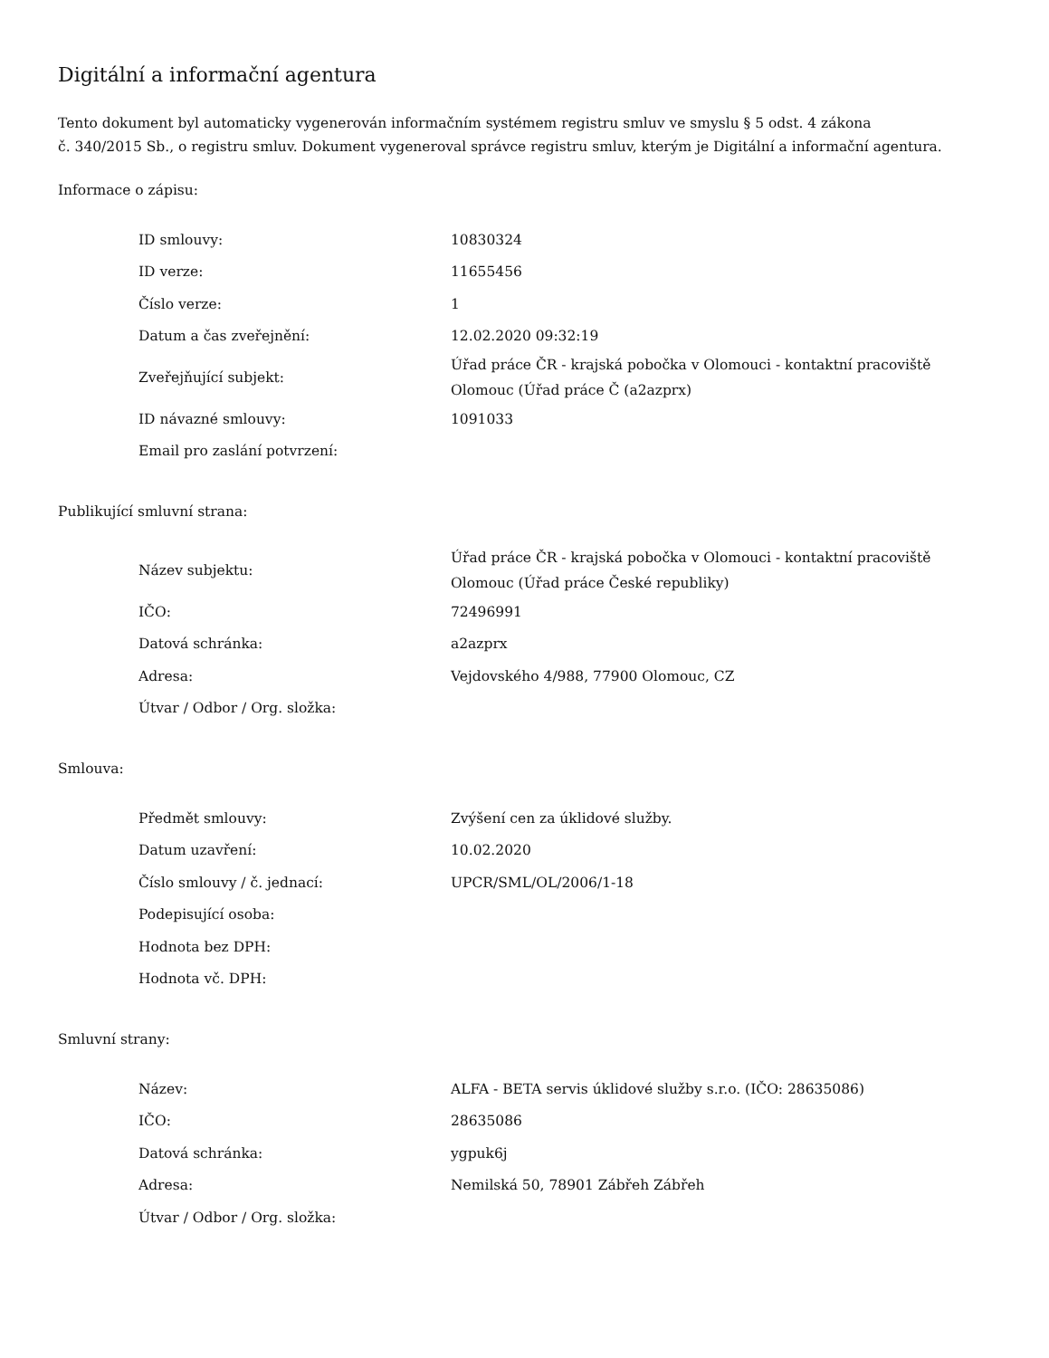Digitální a informační agentura
Tento dokument byl automaticky vygenerován informačním systémem registru smluv ve smyslu § 5 odst. 4 zákona
č. 340/2015 Sb., o registru smluv. Dokument vygeneroval správce registru smluv, kterým je Digitální a informační agentura.
Informace o zápisu:
| ID smlouvy: | 10830324 |
| ID verze: | 11655456 |
| Číslo verze: | 1 |
| Datum a čas zveřejnění: | 12.02.2020 09:32:19 |
| Zveřejňující subjekt: | Úřad práce ČR - krajská pobočka v Olomouci - kontaktní pracoviště Olomouc (Úřad práce Č (a2azprx) |
| ID návazné smlouvy: | 1091033 |
| Email pro zaslání potvrzení: | |
Publikující smluvní strana:
| Název subjektu: | Úřad práce ČR - krajská pobočka v Olomouci - kontaktní pracoviště Olomouc (Úřad práce České republiky) |
| IČO: | 72496991 |
| Datová schránka: | a2azprx |
| Adresa: | Vejdovského 4/988, 77900 Olomouc, CZ |
| Útvar / Odbor / Org. složka: | |
Smlouva:
| Předmět smlouvy: | Zvýšení cen za úklidové služby. |
| Datum uzavření: | 10.02.2020 |
| Číslo smlouvy / č. jednací: | UPCR/SML/OL/2006/1-18 |
| Podepisující osoba: | |
| Hodnota bez DPH: | |
| Hodnota vč. DPH: | |
Smluvní strany:
| Název: | ALFA - BETA servis úklidové služby s.r.o. (IČO: 28635086) |
| IČO: | 28635086 |
| Datová schránka: | ygpuk6j |
| Adresa: | Nemilská 50, 78901 Zábřeh Zábřeh |
| Útvar / Odbor / Org. složka: | |